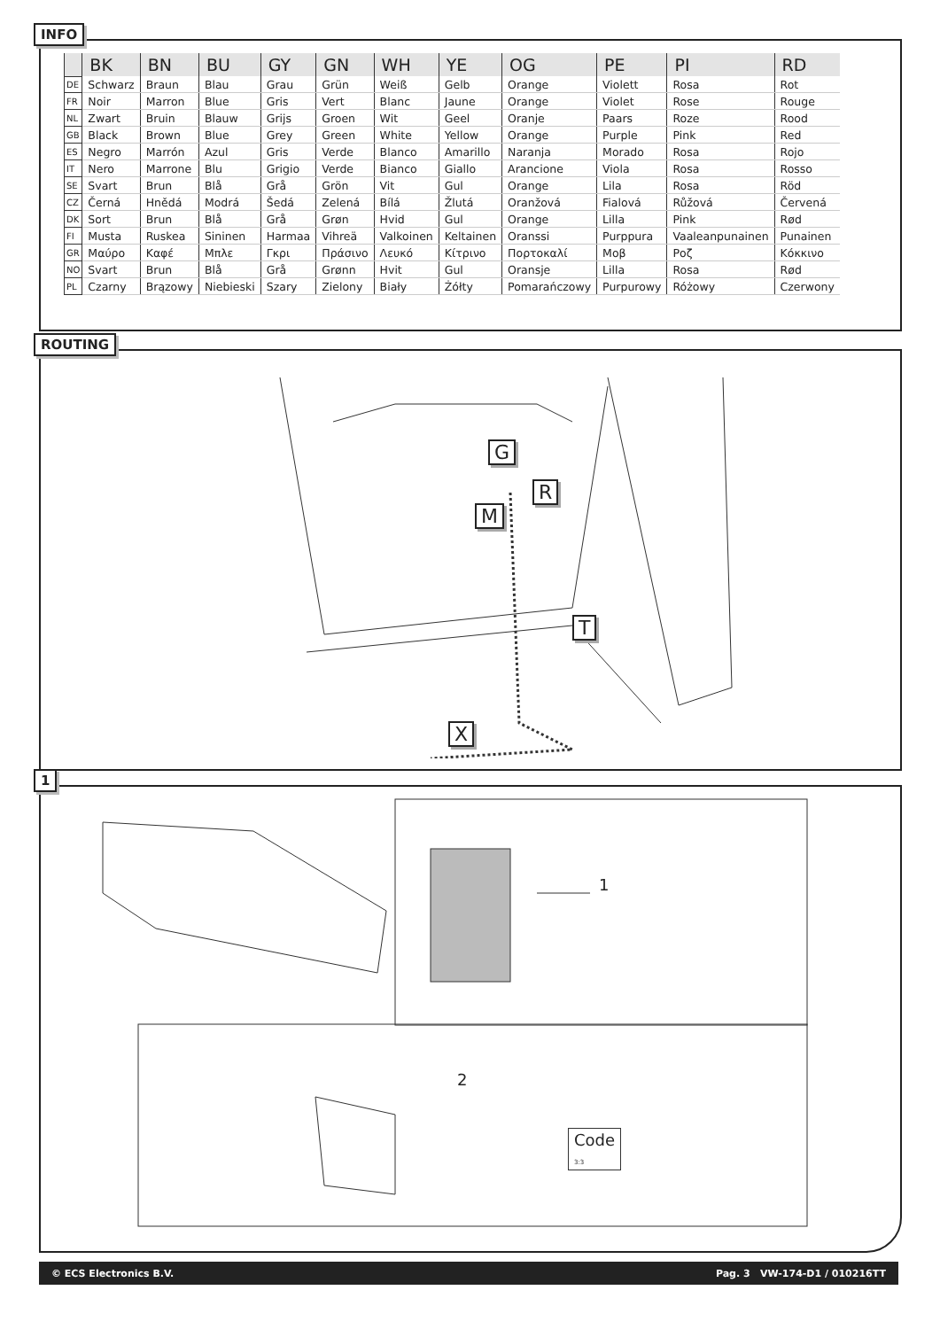INFO
| | BK | BN | BU | GY | GN | WH | YE | OG | PE | PI | RD |
| --- | --- | --- | --- | --- | --- | --- | --- | --- | --- | --- | --- |
| DE | Schwarz | Braun | Blau | Grau | Grün | Weiß | Gelb | Orange | Violett | Rosa | Rot |
| FR | Noir | Marron | Blue | Gris | Vert | Blanc | Jaune | Orange | Violet | Rose | Rouge |
| NL | Zwart | Bruin | Blauw | Grijs | Groen | Wit | Geel | Oranje | Paars | Roze | Rood |
| GB | Black | Brown | Blue | Grey | Green | White | Yellow | Orange | Purple | Pink | Red |
| ES | Negro | Marrón | Azul | Gris | Verde | Blanco | Amarillo | Naranja | Morado | Rosa | Rojo |
| IT | Nero | Marrone | Blu | Grigio | Verde | Bianco | Giallo | Arancione | Viola | Rosa | Rosso |
| SE | Svart | Brun | Blå | Grå | Grön | Vit | Gul | Orange | Lila | Rosa | Röd |
| CZ | Černá | Hnědá | Modrá | Šedá | Zelená | Bílá | Žlutá | Oranžová | Fialová | Růžová | Červená |
| DK | Sort | Brun | Blå | Grå | Grøn | Hvid | Gul | Orange | Lilla | Pink | Rød |
| FI | Musta | Ruskea | Sininen | Harmaa | Vihreä | Valkoinen | Keltainen | Oranssi | Purppura | Vaaleanpunainen | Punainen |
| GR | Μαύρο | Καφέ | Μπλε | Γκρι | Πράσινο | Λευκό | Κίτρινο | Πορτοκαλί | Μοβ | Ροζ | Κόκκινο |
| NO | Svart | Brun | Blå | Grå | Grønn | Hvit | Gul | Oransje | Lilla | Rosa | Rød |
| PL | Czarny | Brązowy | Niebieski | Szary | Zielony | Biały | Żółty | Pomarańczowy | Purpurowy | Różowy | Czerwony |
ROUTING
G
R
M
T
X
1
1
2
Code
3:3
© ECS Electronics B.V. Pag. 3 VW-174-D1 / 010216TT